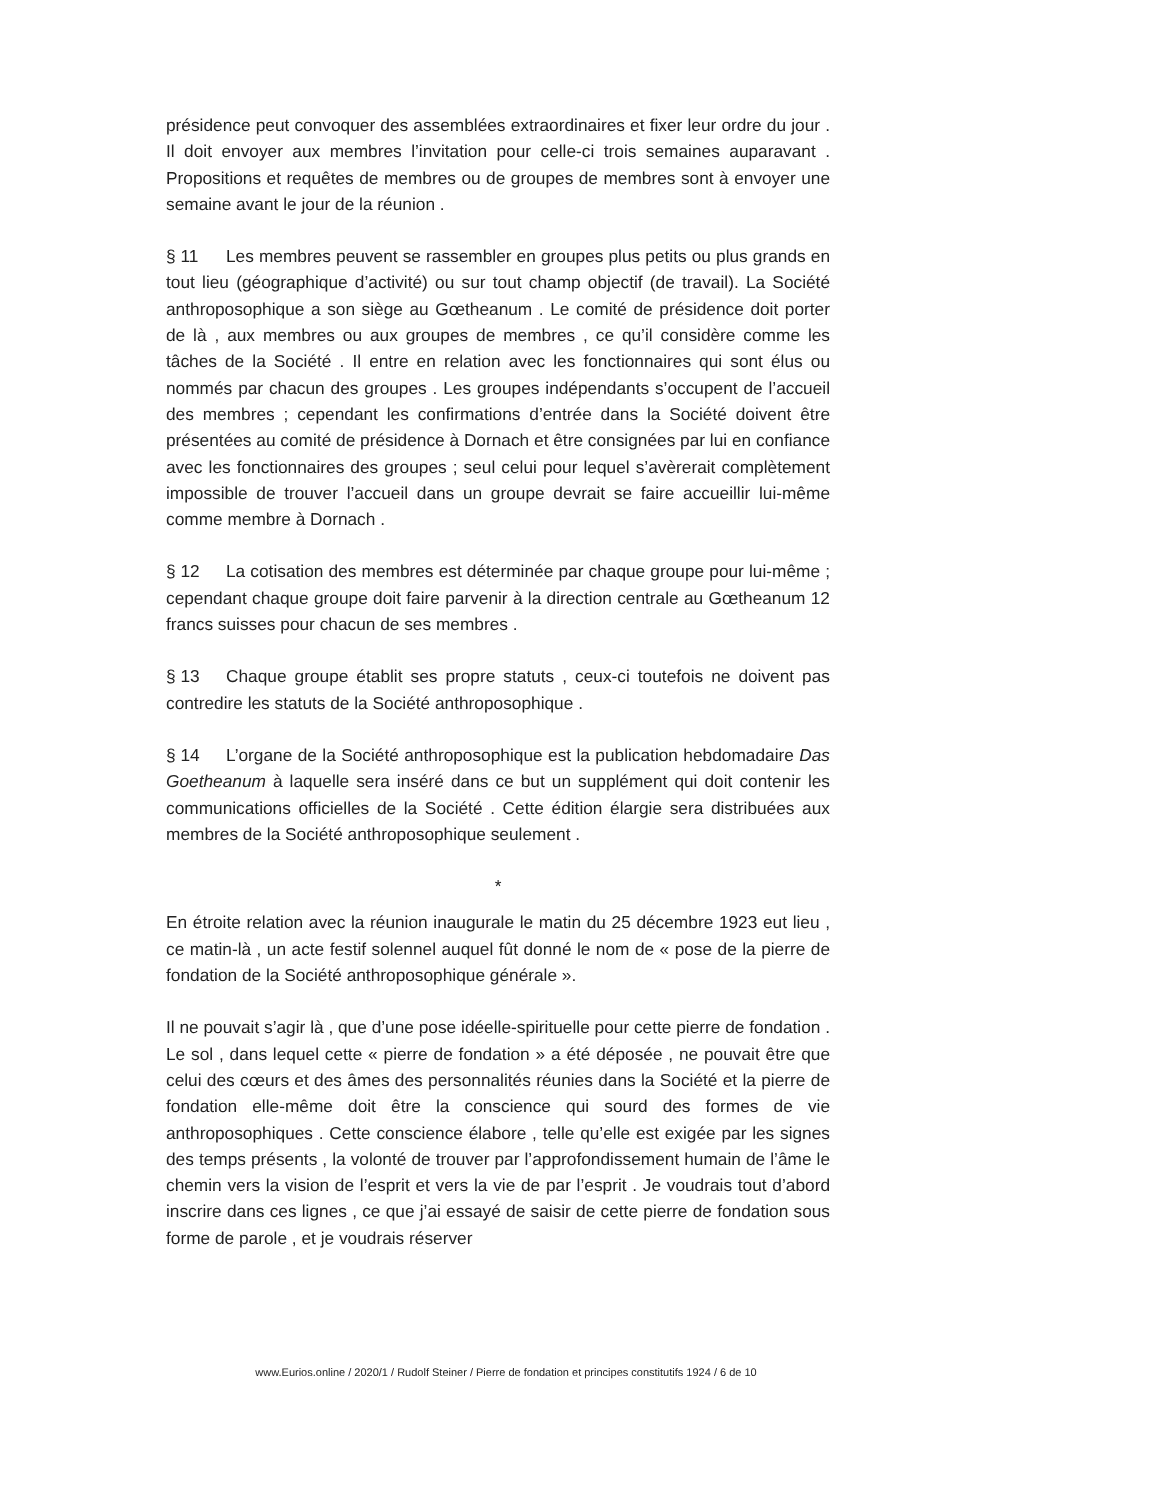présidence peut convoquer des assemblées extraordinaires et fixer leur ordre du jour . Il doit envoyer aux membres l’invitation pour celle-ci trois semaines auparavant . Propositions et requêtes de membres ou de groupes de membres sont à envoyer une semaine avant le jour de la réunion .
§ 11 Les membres peuvent se rassembler en groupes plus petits ou plus grands en tout lieu (géographique d’activité) ou sur tout champ objectif (de travail). La Société anthroposophique a son siège au Gœtheanum . Le comité de présidence doit porter de là , aux membres ou aux groupes de membres , ce qu’il considère comme les tâches de la Société . Il entre en relation avec les fonctionnaires qui sont élus ou nommés par chacun des groupes . Les groupes indépendants s’occupent de l’accueil des membres ; cependant les confirmations d’entrée dans la Société doivent être présentées au comité de présidence à Dornach et être consignées par lui en confiance avec les fonctionnaires des groupes ; seul celui pour lequel s’avèrerait complètement impossible de trouver l’accueil dans un groupe devrait se faire accueillir lui-même comme membre à Dornach .
§ 12 La cotisation des membres est déterminée par chaque groupe pour lui-même ; cependant chaque groupe doit faire parvenir à la direction centrale au Gœtheanum 12 francs suisses pour chacun de ses membres .
§ 13 Chaque groupe établit ses propre statuts , ceux-ci toutefois ne doivent pas contredire les statuts de la Société anthroposophique .
§ 14 L’organe de la Société anthroposophique est la publication hebdomadaire Das Goetheanum à laquelle sera inséré dans ce but un supplément qui doit contenir les communications officielles de la Société . Cette édition élargie sera distribuées aux membres de la Société anthroposophique seulement .
*
En étroite relation avec la réunion inaugurale le matin du 25 décembre 1923 eut lieu , ce matin-là , un acte festif solennel auquel fût donné le nom de « pose de la pierre de fondation de la Société anthroposophique générale ».
Il ne pouvait s’agir là , que d’une pose idéelle-spirituelle pour cette pierre de fondation . Le sol , dans lequel cette « pierre de fondation » a été déposée , ne pouvait être que celui des cœurs et des âmes des personnalités réunies dans la Société et la pierre de fondation elle-même doit être la conscience qui sourd des formes de vie anthroposophiques . Cette conscience élabore , telle qu’elle est exigée par les signes des temps présents , la volonté de trouver par l’approfondissement humain de l’âme le chemin vers la vision de l’esprit et vers la vie de par l’esprit . Je voudrais tout d’abord inscrire dans ces lignes , ce que j’ai essayé de saisir de cette pierre de fondation sous forme de parole , et je voudrais réserver
www.Eurios.online / 2020/1 / Rudolf Steiner / Pierre de fondation et principes constitutifs 1924 / 6 de 10